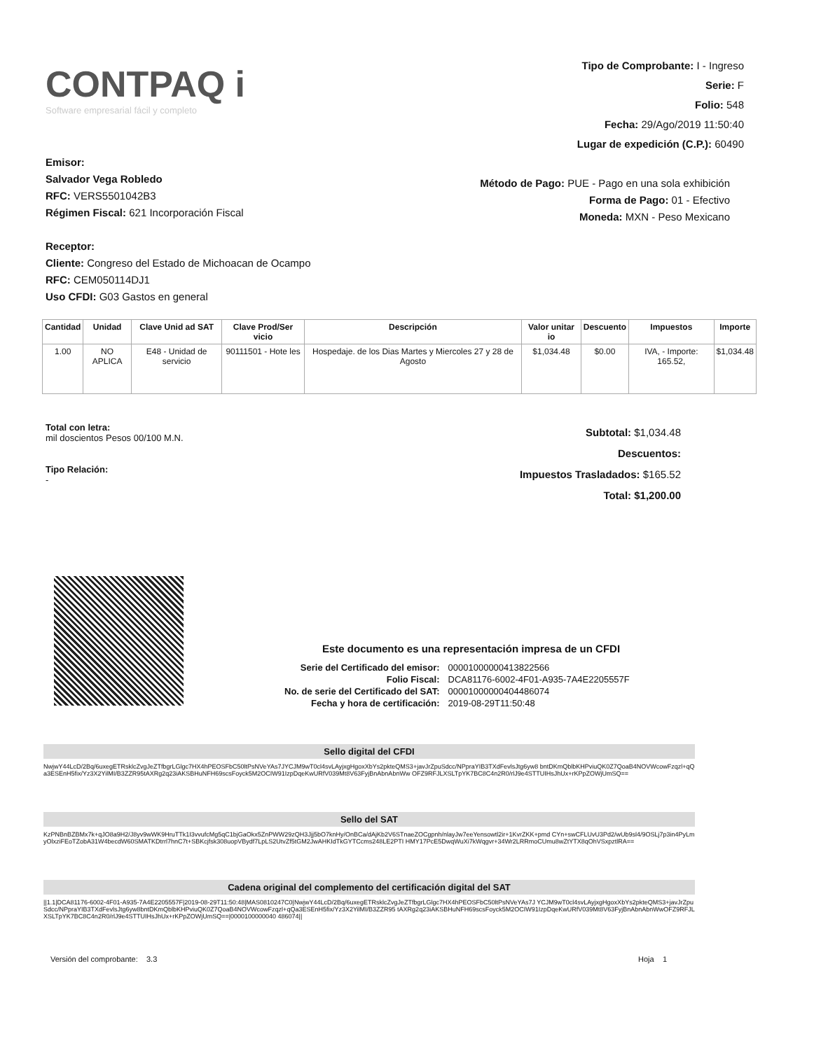CONTPAQ i
Software empresarial fácil y completo
Tipo de Comprobante: I - Ingreso
Serie: F
Folio: 548
Fecha: 29/Ago/2019 11:50:40
Lugar de expedición (C.P.): 60490
Emisor:
Salvador Vega Robledo
RFC: VERS5501042B3
Régimen Fiscal: 621 Incorporación Fiscal
Receptor:
Cliente: Congreso del Estado de Michoacan de Ocampo
RFC: CEM050114DJ1
Uso CFDI: G03 Gastos en general
Método de Pago: PUE - Pago en una sola exhibición
Forma de Pago: 01 - Efectivo
Moneda: MXN - Peso Mexicano
| Cantidad | Unidad | Clave Unid ad SAT | Clave Prod/Ser vicio | Descripción | Valor unitar io | Descuento | Impuestos | Importe |
| --- | --- | --- | --- | --- | --- | --- | --- | --- |
| 1.00 | NO APLICA | E48 - Unidad de servicio | 90111501 - Hote les | Hospedaje. de los Dias Martes y Miercoles 27 y 28 de Agosto | $1,034.48 | $0.00 | IVA, - Importe: 165.52, | $1,034.48 |
Total con letra:
mil doscientos Pesos 00/100 M.N.
Tipo Relación:
-
Subtotal: $1,034.48
Descuentos:
Impuestos Trasladados: $165.52
Total: $1,200.00
Este documento es una representación impresa de un CFDI
| Serie del Certificado del emisor: | 00001000000413822566 |
| Folio Fiscal: | DCA81176-6002-4F01-A935-7A4E2205557F |
| No. de serie del Certificado del SAT: | 00001000000404486074 |
| Fecha y hora de certificación: | 2019-08-29T11:50:48 |
Sello digital del CFDI
NwjwY44LcD/2Bq/6uxegETRsklcZvgJeZTfbgrLGlgc7HX4hPEOSFbC50ltPsNVeYAs7JYCJM9wT0cl4svLAyjxgHgoxXbYs2pkteQMS3+javJrZpuSdcc/NPpraYIB3TXdFevlsJtg6yw8 bntDKmQblbKHPviuQK0Z7QoaB4NOVWcowFzqzl+qQa3ESEnH5fix/Yz3X2YilMI/B3ZZR95tAXRg2q23iAKSBHuNFH69scsFoyck5M2OCIW91IzpDqeKwURfV039Mt8V63FyjBnAbnAbnWw OFZ9RFJLXSLTpYK7BC8C4n2R0/rlJ9e4STTUIHsJhUx+rKPpZOWjUmSQ==
Sello del SAT
KzPNBnBZBMx7k+qJO8a9H2/J8yv9wWK9HruTTk1I3vvufcMg5qC1bjGaOkx5ZnPWW29zQH3Jjj5bO7knHy/OnBCa/dAjKb2V6STnaeZOCgpnh/nlayJw7eeYensowtl2ir+1KvrZKK+pmd CYn+swCFLUvU3Pd2/wUb9sl4/9OSLj7p3in4PyLmyOlxziFEoTZobA31W4becdW60SMATKDtrrl7hnC7t+SBKcjfsk308uopVBydf7LpLS2UtvZf5tGM2JwAHKIdTkGYTCcms248LE2PTI HMY17PcE5DwqWuXi7kWqgvr+34Wr2LRRmoCUmu8wZtYTX8qOhVSxpztlRA==
Cadena original del complemento del certificación digital del SAT
||1.1|DCA81176-6002-4F01-A935-7A4E2205557F|2019-08-29T11:50:48|MAS0810247C0|NwjwY44LcD/2Bq/6uxegETRsklcZvgJeZTfbgrLGlgc7HX4hPEOSFbC50ltPsNVeYAs7J YCJM9wT0cl4svLAyjxgHgoxXbYs2pkteQMS3+javJrZpuSdcc/NPpraYIB3TXdFevlsJtg6yw8bntDKmQblbKHPviuQK0Z7QoaB4NOVWcowFzqzl+qQa3ESEnH5fix/Yz3X2YilMI/B3ZZR95 tAXRg2q23iAKSBHuNFH69scsFoyck5M2OCIW91IzpDqeKwURfV039Mt8V63FyjBnAbnAbnWwOFZ9RFJLXSLTpYK7BC8C4n2R0/rlJ9e4STTUIHsJhUx+rKPpZOWjUmSQ==|0000100000040 486074||
Versión del comprobante: 3.3
Hoja 1